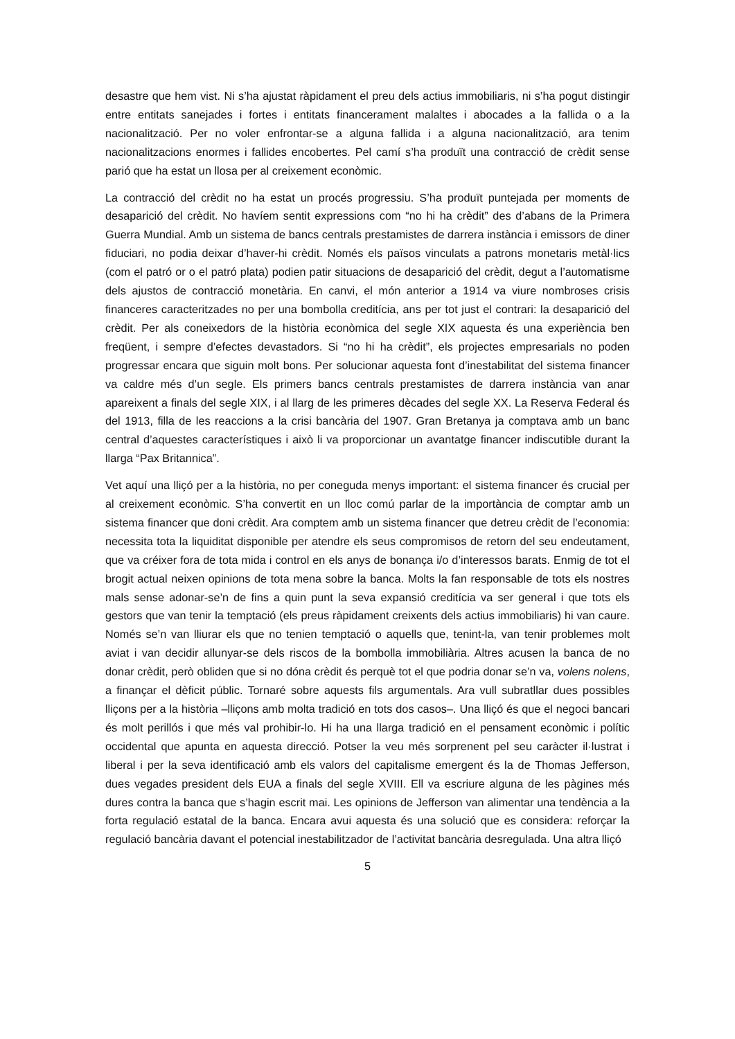desastre que hem vist. Ni s’ha ajustat ràpidament el preu dels actius immobiliaris, ni s’ha pogut distingir entre entitats sanejades i fortes i entitats financerament malaltes i abocades a la fallida o a la nacionalització. Per no voler enfrontar-se a alguna fallida i a alguna nacionalització, ara tenim nacionalitzacions enormes i fallides encobertes. Pel camí s’ha produït una contracció de crèdit sense parió que ha estat un llosa per al creixement econòmic.
La contracció del crèdit no ha estat un procés progressiu. S’ha produït puntejada per moments de desaparició del crèdit. No havíem sentit expressions com “no hi ha crèdit” des d’abans de la Primera Guerra Mundial. Amb un sistema de bancs centrals prestamistes de darrera instància i emissors de diner fiduciari, no podia deixar d’haver-hi crèdit. Només els països vinculats a patrons monetaris metàl·lics (com el patró or o el patró plata) podien patir situacions de desaparició del crèdit, degut a l’automatisme dels ajustos de contracció monetària. En canvi, el món anterior a 1914 va viure nombroses crisis financeres caracteritzades no per una bombolla creditícia, ans per tot just el contrari: la desaparició del crèdit. Per als coneixedors de la història econòmica del segle XIX aquesta és una experiència ben freqüent, i sempre d’efectes devastadors. Si “no hi ha crèdit”, els projectes empresarials no poden progressar encara que siguin molt bons. Per solucionar aquesta font d’inestabilitat del sistema financer va caldre més d’un segle. Els primers bancs centrals prestamistes de darrera instància van anar apareixent a finals del segle XIX, i al llarg de les primeres dècades del segle XX. La Reserva Federal és del 1913, filla de les reaccions a la crisi bancària del 1907. Gran Bretanya ja comptava amb un banc central d’aquestes característiques i això li va proporcionar un avantatge financer indiscutible durant la llarga “Pax Britannica”.
Vet aquí una lliçó per a la història, no per coneguda menys important: el sistema financer és crucial per al creixement econòmic. S’ha convertit en un lloc comú parlar de la importància de comptar amb un sistema financer que doni crèdit. Ara comptem amb un sistema financer que detreu crèdit de l’economia: necessita tota la liquiditat disponible per atendre els seus compromisos de retorn del seu endeutament, que va créixer fora de tota mida i control en els anys de bonança i/o d’interessos barats. Enmig de tot el brogit actual neixen opinions de tota mena sobre la banca. Molts la fan responsable de tots els nostres mals sense adonar-se’n de fins a quin punt la seva expansió creditícia va ser general i que tots els gestors que van tenir la temptació (els preus ràpidament creixents dels actius immobiliaris) hi van caure. Només se’n van lliurar els que no tenien temptació o aquells que, tenint-la, van tenir problemes molt aviat i van decidir allunyar-se dels riscos de la bombolla immobiliària. Altres acusen la banca de no donar crèdit, però obliden que si no dóna crèdit és perquè tot el que podria donar se’n va, volens nolens, a finançar el dèficit públic. Tornaré sobre aquests fils argumentals. Ara vull subratllar dues possibles lliçons per a la història –lliçons amb molta tradició en tots dos casos–. Una lliçó és que el negoci bancari és molt perillós i que més val prohibir-lo. Hi ha una llarga tradició en el pensament econòmic i polític occidental que apunta en aquesta direcció. Potser la veu més sorprenent pel seu caràcter il·lustrat i liberal i per la seva identificació amb els valors del capitalisme emergent és la de Thomas Jefferson, dues vegades president dels EUA a finals del segle XVIII. Ell va escriure alguna de les pàgines més dures contra la banca que s’hagin escrit mai. Les opinions de Jefferson van alimentar una tendència a la forta regulació estatal de la banca. Encara avui aquesta és una solució que es considera: reforçar la regulació bancària davant el potencial inestabilitzador de l’activitat bancària desregulada. Una altra lliçó
5